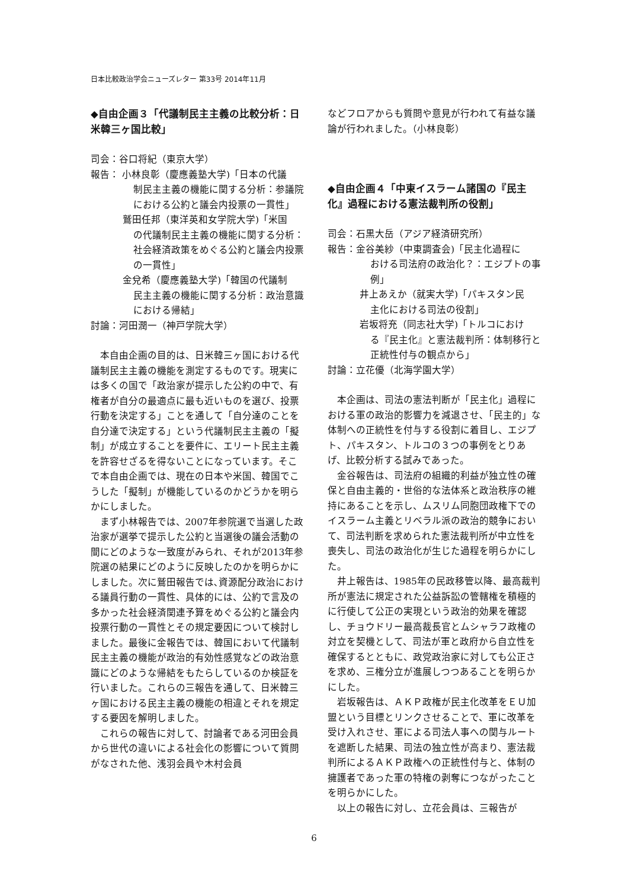日本比較政治学会ニューズレター 第33号 2014年11月
◆自由企画３「代議制民主主義の比較分析：日米韓三ヶ国比較」
司会：谷口将紀（東京大学）
報告： 小林良彰（慶應義塾大学)「日本の代議
制民主主義の機能に関する分析：参議院における公約と議会内投票の一貫性」
鷲田任邦（東洋英和女学院大学)「米国
の代議制民主主義の機能に関する分析：社会経済政策をめぐる公約と議会内投票の一貫性」
金兌希（慶應義塾大学)「韓国の代議制
民主主義の機能に関する分析：政治意識における帰結」
討論：河田潤一（神戸学院大学）
本自由企画の目的は、日米韓三ヶ国における代議制民主主義の機能を測定するものです。現実には多くの国で「政治家が提示した公約の中で、有権者が自分の最適点に最も近いものを選び、投票行動を決定する」ことを通して「自分達のことを自分達で決定する」という代議制民主主義の「擬制」が成立することを要件に、エリート民主主義を許容せざるを得ないことになっています。そこで本自由企画では、現在の日本や米国、韓国でこうした「擬制」が機能しているのかどうかを明らかにしました。
まず小林報告では、2007年参院選で当選した政治家が選挙で提示した公約と当選後の議会活動の間にどのような一致度がみられ、それが2013年参院選の結果にどのように反映したのかを明らかにしました。次に鷲田報告では､資源配分政治における議員行動の一貫性、具体的には、公約で言及の多かった社会経済関連予算をめぐる公約と議会内投票行動の一貫性とその規定要因について検討しました。最後に金報告では、韓国において代議制民主主義の機能が政治的有効性感覚などの政治意識にどのような帰結をもたらしているのか検証を行いました。これらの三報告を通して、日米韓三ヶ国における民主主義の機能の相違とそれを規定する要因を解明しました。
これらの報告に対して、討論者である河田会員から世代の違いによる社会化の影響について質問がなされた他、浅羽会員や木村会員
などフロアからも質問や意見が行われて有益な議論が行われました。（小林良彰）
◆自由企画４「中東イスラーム諸国の『民主化』過程における憲法裁判所の役割」
司会：石黒大岳（アジア経済研究所）
報告：金谷美紗（中東調査会)「民主化過程に
おける司法府の政治化？：エジプトの事例」
井上あえか（就実大学)「パキスタン民
主化における司法の役割」
岩坂将充（同志社大学)「トルコにおけ
る『民主化』と憲法裁判所：体制移行と正統性付与の観点から」
討論：立花優（北海学園大学）
本企画は、司法の憲法判断が「民主化」過程における軍の政治的影響力を減退させ､「民主的」な体制への正統性を付与する役割に着目し、エジプト、パキスタン、トルコの３つの事例をとりあげ、比較分析する試みであった。
金谷報告は、司法府の組織的利益が独立性の確保と自由主義的・世俗的な法体系と政治秩序の維持にあることを示し、ムスリム同胞団政権下でのイスラーム主義とリベラル派の政治的競争において、司法判断を求められた憲法裁判所が中立性を喪失し、司法の政治化が生じた過程を明らかにした。
井上報告は、1985年の民政移管以降、最高裁判所が憲法に規定された公益訴訟の管轄権を積極的に行使して公正の実現という政治的効果を確認し、チョウドリー最高裁長官とムシャラフ政権の対立を契機として、司法が軍と政府から自立性を確保するとともに、政党政治家に対しても公正さを求め、三権分立が進展しつつあることを明らかにした。
岩坂報告は、ＡＫＰ政権が民主化改革をＥＵ加盟という目標とリンクさせることで、軍に改革を受け入れさせ、軍による司法人事への関与ルートを遮断した結果、司法の独立性が高まり、憲法裁判所によるＡＫＰ政権への正統性付与と、体制の擁護者であった軍の特権の剥奪につながったことを明らかにした。
以上の報告に対し、立花会員は、三報告が
6